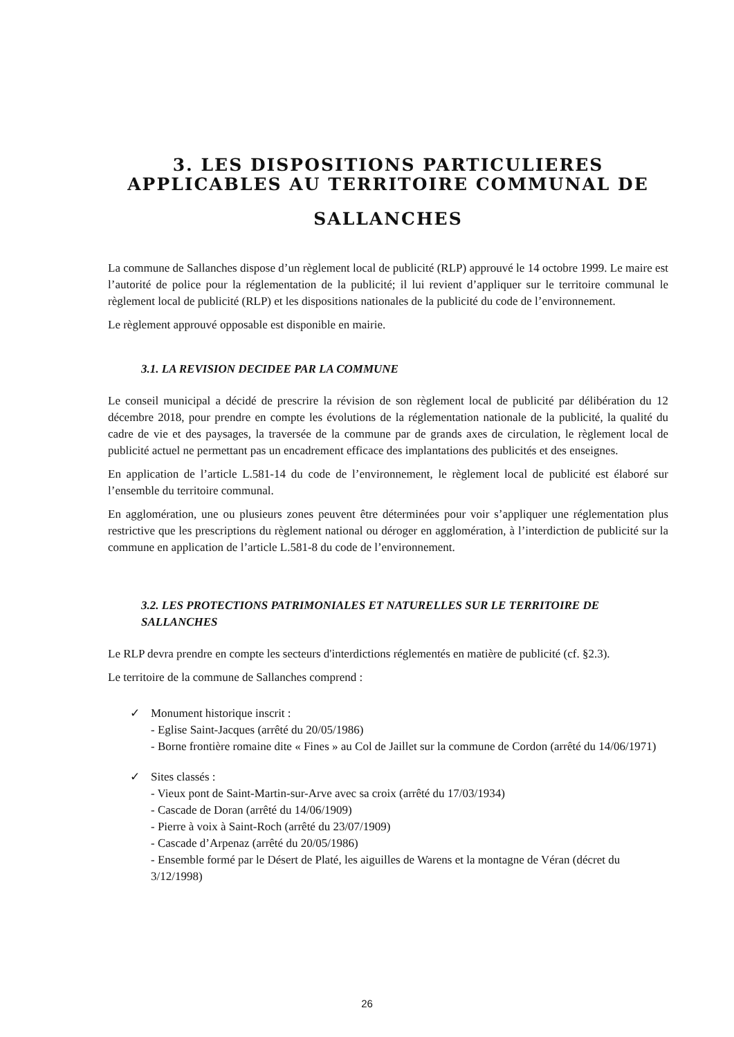3. LES DISPOSITIONS PARTICULIERES APPLICABLES AU TERRITOIRE COMMUNAL DE
SALLANCHES
La commune de Sallanches dispose d’un règlement local de publicité (RLP) approuvé le 14 octobre 1999. Le maire est l’autorité de police pour la réglementation de la publicité; il lui revient d’appliquer sur le territoire communal le règlement local de publicité (RLP) et les dispositions nationales de la publicité du code de l’environnement.
Le règlement approuvé opposable est disponible en mairie.
3.1. LA REVISION DECIDEE PAR LA COMMUNE
Le conseil municipal a décidé de prescrire la révision de son règlement local de publicité par délibération du 12 décembre 2018, pour prendre en compte les évolutions de la réglementation nationale de la publicité, la qualité du cadre de vie et des paysages, la traversée de la commune par de grands axes de circulation, le règlement local de publicité actuel ne permettant pas un encadrement efficace des implantations des publicités et des enseignes.
En application de l’article L.581-14 du code de l’environnement, le règlement local de publicité est élaboré sur l’ensemble du territoire communal.
En agglomération, une ou plusieurs zones peuvent être déterminées pour voir s’appliquer une réglementation plus restrictive que les prescriptions du règlement national ou déroger en agglomération, à l’interdiction de publicité sur la commune en application de l’article L.581-8 du code de l’environnement.
3.2. LES PROTECTIONS PATRIMONIALES ET NATURELLES SUR LE TERRITOIRE DE SALLANCHES
Le RLP devra prendre en compte les secteurs d'interdictions réglementés en matière de publicité (cf. §2.3).
Le territoire de la commune de Sallanches comprend :
✓ Monument historique inscrit :
- Eglise Saint-Jacques (arrêté du 20/05/1986)
- Borne frontière romaine dite « Fines » au Col de Jaillet sur la commune de Cordon (arrêté du 14/06/1971)
✓ Sites classés :
- Vieux pont de Saint-Martin-sur-Arve avec sa croix (arrêté du 17/03/1934)
- Cascade de Doran (arrêté du 14/06/1909)
- Pierre à voix à Saint-Roch (arrêté du 23/07/1909)
- Cascade d’Arpenaz (arrêté du 20/05/1986)
- Ensemble formé par le Désert de Platé, les aiguilles de Warens et la montagne de Véran (décret du 3/12/1998)
26